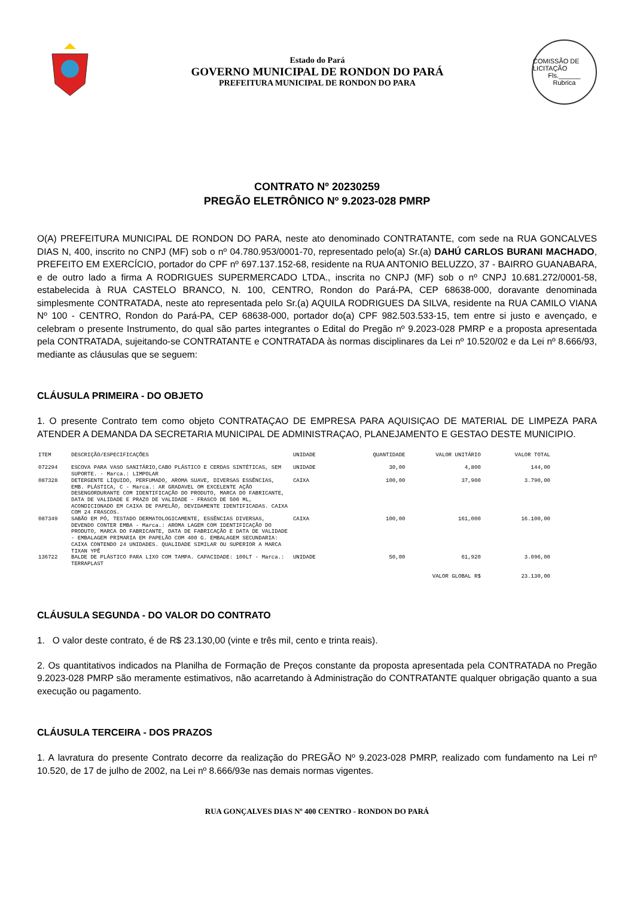Estado do Pará
GOVERNO MUNICIPAL DE RONDON DO PARÁ
PREFEITURA MUNICIPAL DE RONDON DO PARA
COMISSÃO DE LICITAÇÃO
Fls.______
Rubrica
CONTRATO Nº 20230259
PREGÃO ELETRÔNICO Nº 9.2023-028 PMRP
O(A) PREFEITURA MUNICIPAL DE RONDON DO PARA, neste ato denominado CONTRATANTE, com sede na RUA GONCALVES DIAS N, 400, inscrito no CNPJ (MF) sob o nº 04.780.953/0001-70, representado pelo(a) Sr.(a) DAHÚ CARLOS BURANI MACHADO, PREFEITO EM EXERCÍCIO, portador do CPF nº 697.137.152-68, residente na RUA ANTONIO BELUZZO, 37 - BAIRRO GUANABARA, e de outro lado a firma A RODRIGUES SUPERMERCADO LTDA., inscrita no CNPJ (MF) sob o nº CNPJ 10.681.272/0001-58, estabelecida à RUA CASTELO BRANCO, N. 100, CENTRO, Rondon do Pará-PA, CEP 68638-000, doravante denominada simplesmente CONTRATADA, neste ato representada pelo Sr.(a) AQUILA RODRIGUES DA SILVA, residente na RUA CAMILO VIANA Nº 100 - CENTRO, Rondon do Pará-PA, CEP 68638-000, portador do(a) CPF 982.503.533-15, tem entre si justo e avençado, e celebram o presente Instrumento, do qual são partes integrantes o Edital do Pregão nº 9.2023-028 PMRP e a proposta apresentada pela CONTRATADA, sujeitando-se CONTRATANTE e CONTRATADA às normas disciplinares da Lei nº 10.520/02 e da Lei nº 8.666/93, mediante as cláusulas que se seguem:
CLÁUSULA PRIMEIRA - DO OBJETO
1. O presente Contrato tem como objeto CONTRATAÇAO DE EMPRESA PARA AQUISIÇAO DE MATERIAL DE LIMPEZA PARA ATENDER A DEMANDA DA SECRETARIA MUNICIPAL DE ADMINISTRAÇAO, PLANEJAMENTO E GESTAO DESTE MUNICIPIO.
| ITEM | DESCRIÇÃO/ESPECIFICAÇÕES | UNIDADE | QUANTIDADE | VALOR UNITÁRIO | VALOR TOTAL |
| --- | --- | --- | --- | --- | --- |
| 072294 | ESCOVA PARA VASO SANITÁRIO,CABO PLÁSTICO E CERDAS SINTÉTICAS, SEM SUPORTE. - Marca.: LIMPOLAR | UNIDADE | 30,00 | 4,800 | 144,00 |
| 087328 | DETERGENTE LÍQUIDO, PERFUMADO, AROMA SUAVE, DIVERSAS ESSÊNCIAS, EMB. PLÁSTICA, C - Marca.: AR GRADAVEL OM EXCELENTE AÇÃO DESENGORDURANTE COM IDENTIFICAÇÃO DO PRODUTO, MARCA DO FABRICANTE, DATA DE VALIDADE E PRAZO DE VALIDADE - FRASCO DE 500 ML, ACONDICIONADO EM CAIXA DE PAPELÃO, DEVIDAMENTE IDENTIFICADAS. CAIXA COM 24 FRASCOS. | CAIXA | 100,00 | 37,900 | 3.790,00 |
| 087349 | SABÃO EM PÓ, TESTADO DERMATOLOGICAMENTE, ESSÊNCIAS DIVERSAS, DEVENDO CONTER EMBA - Marca.: AROMA LAGEM COM IDENTIFICAÇÃO DO PRODUTO, MARCA DO FABRICANTE, DATA DE FABRICAÇÃO E DATA DE VALIDADE - EMBALAGEM PRIMARIA EM PAPELÃO COM 400 G. EMBALAGEM SECUNDARIA: CAIXA CONTENDO 24 UNIDADES. QUALIDADE SIMILAR OU SUPERIOR A MARCA TIXAN YPÊ | CAIXA | 100,00 | 161,000 | 16.100,00 |
| 136722 | BALDE DE PLÁSTICO PARA LIXO COM TAMPA. CAPACIDADE: 100LT - Marca.: TERRAPLAST | UNIDADE | 50,00 | 61,920 | 3.096,00 |
| | | | | VALOR GLOBAL R$ | 23.130,00 |
CLÁUSULA SEGUNDA - DO VALOR DO CONTRATO
1. O valor deste contrato, é de R$ 23.130,00 (vinte e três mil, cento e trinta reais).
2. Os quantitativos indicados na Planilha de Formação de Preços constante da proposta apresentada pela CONTRATADA no Pregão 9.2023-028 PMRP são meramente estimativos, não acarretando à Administração do CONTRATANTE qualquer obrigação quanto a sua execução ou pagamento.
CLÁUSULA TERCEIRA - DOS PRAZOS
1. A lavratura do presente Contrato decorre da realização do PREGÃO Nº 9.2023-028 PMRP, realizado com fundamento na Lei nº 10.520, de 17 de julho de 2002, na Lei nº 8.666/93e nas demais normas vigentes.
RUA GONÇALVES DIAS Nº 400 CENTRO - RONDON DO PARÁ